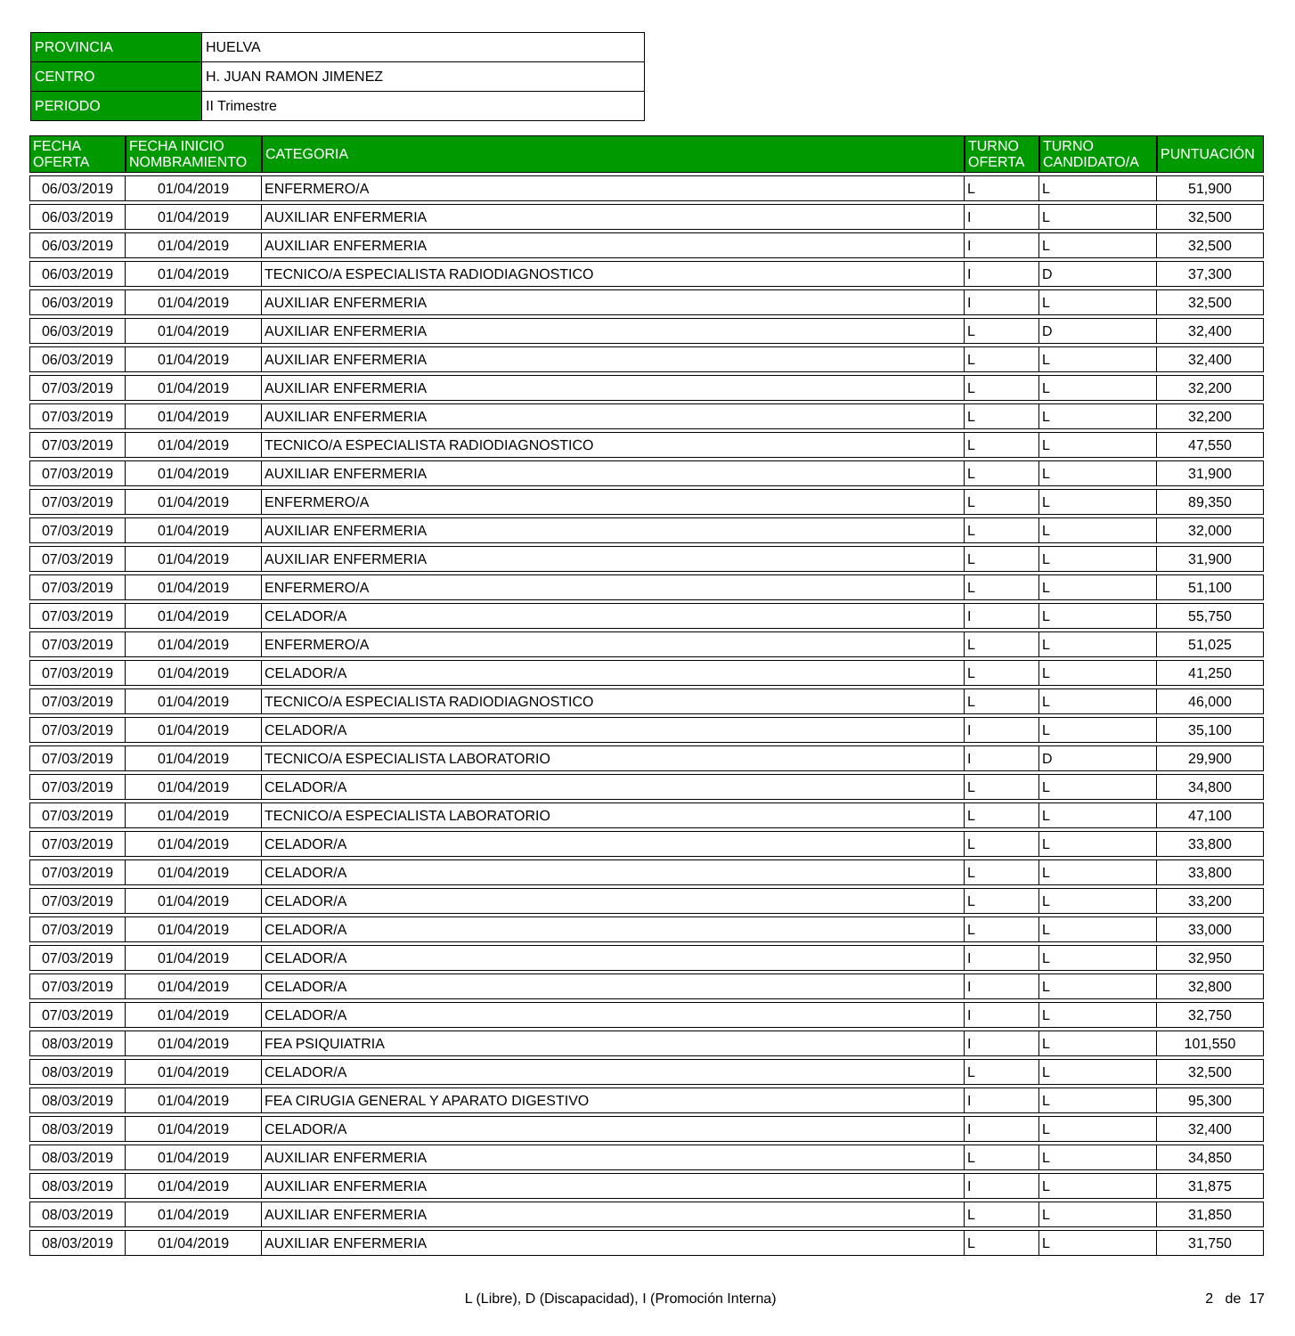| PROVINCIA | HUELVA |
| CENTRO | H. JUAN RAMON JIMENEZ |
| PERIODO | II Trimestre |
| FECHA OFERTA | FECHA INICIO NOMBRAMIENTO | CATEGORIA | TURNO OFERTA | TURNO CANDIDATO/A | PUNTUACIÓN |
| --- | --- | --- | --- | --- | --- |
| 06/03/2019 | 01/04/2019 | ENFERMERO/A | L | L | 51,900 |
| 06/03/2019 | 01/04/2019 | AUXILIAR ENFERMERIA | I | L | 32,500 |
| 06/03/2019 | 01/04/2019 | AUXILIAR ENFERMERIA | I | L | 32,500 |
| 06/03/2019 | 01/04/2019 | TECNICO/A ESPECIALISTA RADIODIAGNOSTICO | I | D | 37,300 |
| 06/03/2019 | 01/04/2019 | AUXILIAR ENFERMERIA | I | L | 32,500 |
| 06/03/2019 | 01/04/2019 | AUXILIAR ENFERMERIA | L | D | 32,400 |
| 06/03/2019 | 01/04/2019 | AUXILIAR ENFERMERIA | L | L | 32,400 |
| 07/03/2019 | 01/04/2019 | AUXILIAR ENFERMERIA | L | L | 32,200 |
| 07/03/2019 | 01/04/2019 | AUXILIAR ENFERMERIA | L | L | 32,200 |
| 07/03/2019 | 01/04/2019 | TECNICO/A ESPECIALISTA RADIODIAGNOSTICO | L | L | 47,550 |
| 07/03/2019 | 01/04/2019 | AUXILIAR ENFERMERIA | L | L | 31,900 |
| 07/03/2019 | 01/04/2019 | ENFERMERO/A | L | L | 89,350 |
| 07/03/2019 | 01/04/2019 | AUXILIAR ENFERMERIA | L | L | 32,000 |
| 07/03/2019 | 01/04/2019 | AUXILIAR ENFERMERIA | L | L | 31,900 |
| 07/03/2019 | 01/04/2019 | ENFERMERO/A | L | L | 51,100 |
| 07/03/2019 | 01/04/2019 | CELADOR/A | I | L | 55,750 |
| 07/03/2019 | 01/04/2019 | ENFERMERO/A | L | L | 51,025 |
| 07/03/2019 | 01/04/2019 | CELADOR/A | L | L | 41,250 |
| 07/03/2019 | 01/04/2019 | TECNICO/A ESPECIALISTA RADIODIAGNOSTICO | L | L | 46,000 |
| 07/03/2019 | 01/04/2019 | CELADOR/A | I | L | 35,100 |
| 07/03/2019 | 01/04/2019 | TECNICO/A ESPECIALISTA LABORATORIO | I | D | 29,900 |
| 07/03/2019 | 01/04/2019 | CELADOR/A | L | L | 34,800 |
| 07/03/2019 | 01/04/2019 | TECNICO/A ESPECIALISTA LABORATORIO | L | L | 47,100 |
| 07/03/2019 | 01/04/2019 | CELADOR/A | L | L | 33,800 |
| 07/03/2019 | 01/04/2019 | CELADOR/A | L | L | 33,800 |
| 07/03/2019 | 01/04/2019 | CELADOR/A | L | L | 33,200 |
| 07/03/2019 | 01/04/2019 | CELADOR/A | L | L | 33,000 |
| 07/03/2019 | 01/04/2019 | CELADOR/A | I | L | 32,950 |
| 07/03/2019 | 01/04/2019 | CELADOR/A | I | L | 32,800 |
| 07/03/2019 | 01/04/2019 | CELADOR/A | I | L | 32,750 |
| 08/03/2019 | 01/04/2019 | FEA PSIQUIATRIA | I | L | 101,550 |
| 08/03/2019 | 01/04/2019 | CELADOR/A | L | L | 32,500 |
| 08/03/2019 | 01/04/2019 | FEA CIRUGIA GENERAL Y APARATO DIGESTIVO | I | L | 95,300 |
| 08/03/2019 | 01/04/2019 | CELADOR/A | I | L | 32,400 |
| 08/03/2019 | 01/04/2019 | AUXILIAR ENFERMERIA | L | L | 34,850 |
| 08/03/2019 | 01/04/2019 | AUXILIAR ENFERMERIA | I | L | 31,875 |
| 08/03/2019 | 01/04/2019 | AUXILIAR ENFERMERIA | L | L | 31,850 |
| 08/03/2019 | 01/04/2019 | AUXILIAR ENFERMERIA | L | L | 31,750 |
L (Libre), D (Discapacidad), I (Promoción Interna)
2 de 17